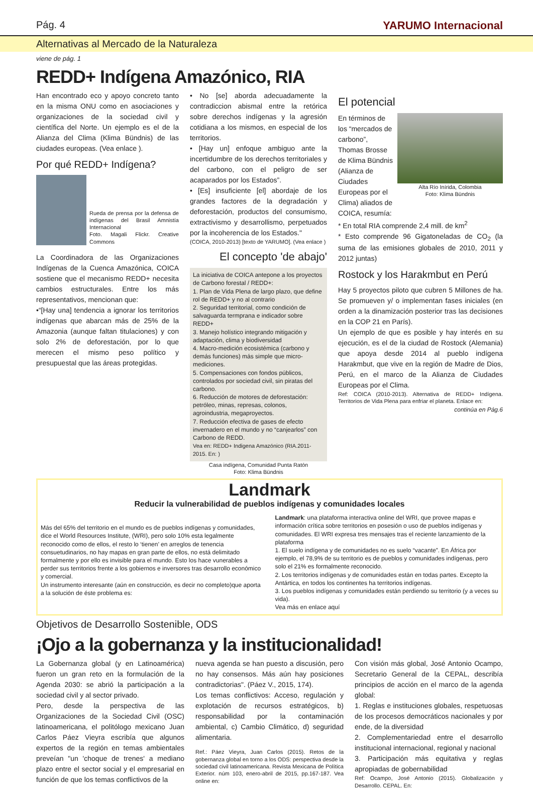Pág. 4 YARUMO Internacional
Alternativas al Mercado de la Naturaleza
viene de pág. 1
REDD+ Indígena Amazónico, RIA
Han encontrado eco y apoyo concreto tanto en la misma ONU como en asociaciones y organizaciones de la sociedad civil y científica del Norte. Un ejemplo es el de la Alianza del Clima (Klima Bündnis) de las ciudades europeas. (Vea enlace ).
Por qué REDD+ Indígena?
Rueda de prensa por la defensa de indígenas del Brasil Amnistía Internacional
Foto. Magali Flickr. Creative Commons
La Coordinadora de las Organizaciones Indígenas de la Cuenca Amazónica, COICA sostiene que el mecanismo REDD+ necesita cambios estructurales. Entre los más representativos, mencionan que:
•“[Hay una] tendencia a ignorar los territorios indígenas que abarcan más de 25% de la Amazonia (aunque faltan titulaciones) y con solo 2% de deforestación, por lo que merecen el mismo peso político y presupuestal que las áreas protegidas.
• No [se] aborda adecuadamente la contradiccion abismal entre la retórica sobre derechos indígenas y la agresión cotidiana a los mismos, en especial de los territorios.
• [Hay un] enfoque ambiguo ante la incertidumbre de los derechos territoriales y del carbono, con el peligro de ser acaparados por los Estados”.
• [Es] insuficiente [el] abordaje de los grandes factores de la degradación y deforestación, productos del consumismo, extractivismo y desarrollismo, perpetuados por la incoherencia de los Estados."
(COICA, 2010-2013) [texto de YARUMO]. (Vea enlace )
El concepto 'de abajo'
La iniciativa de COICA antepone a los proyectos de Carbono forestal / REDD+:
1. Plan de Vida Plena de largo plazo, que define rol de REDD+ y no al contrario
2. Seguridad territorial, como condición de salvaguarda termprana e indicador sobre REDD+
3. Manejo holístico integrando mitigación y adaptación, clima y biodiversidad
4. Macro-medición ecosistémica (carbono y demás funciones) más simple que micro-mediciones.
5. Compensaciones con fondos públicos, controlados por sociedad civil, sin piratas del carbono.
6. Reducción de motores de deforestación: petróleo, minas, represas, colonos, agroindustria, megaproyectos.
7. Reducción efectiva de gases de efecto invernadero en el mundo y no “canjearlos” con Carbono de REDD.
Vea en: REDD+ Indigena Amazónico (RIA.2011-2015. En: )
Casa indígena, Comunidad Punta Ratón
Foto: Klima Bündnis
El potencial
En términos de los “mercados de carbono”, Thomas Brosse de Klima Bündnis (Alianza de Ciudades Europeas por el Clima) aliados de COICA, resumía:
Alta Río Inírida, Colombia
Foto: Klima Bündnis
* En total RIA comprende 2,4 mill. de km<sup>2</sup>
* Esto comprende 96 Gigatoneladas de CO<sub>2</sub> (la suma de las emisiones globales de 2010, 2011 y 2012 juntas)
Rostock y los Harakmbut en Perú
Hay 5 proyectos piloto que cubren 5 Millones de ha. Se promueven y/ o implementan fases iniciales (en orden a la dinamización posterior tras las decisiones en la COP 21 en París).
Un ejemplo de que es posible y hay interés en su ejecución, es el de la ciudad de Rostock (Alemania) que apoya desde 2014 al pueblo indígena Harakmbut, que vive en la región de Madre de Dios, Perú, en el marco de la Alianza de Ciudades Europeas por el Clima.
Ref: COICA (2010-2013). Alternativa de REDD+ Indígena. Territorios de Vida Plena para enfriar el planeta. Enlace en:
continúa en Pág.6
Landmark
Reducir la vulnerabilidad de pueblos indígenas y comunidades locales
Más del 65% del territorio en el mundo es de pueblos indígenas y comunidades, dice el World Resources Institute, (WRI), pero solo 10% esta legalmente reconocido como de ellos, el resto lo ‘tienen’ en arreglos de tenencia consuetudinarios, no hay mapas en gran parte de ellos, no está delimitado formalmente y por ello es invisible para el mundo. Esto los hace vunerables a perder sus territorios frente a los gobiernos e inversores tras desarrollo económico y comercial.
Un instrumento interesante (aún en construcción, es decir no completo)que aporta a la solución de éste problema es:
Landmark: una plataforma interactiva online del WRI, que provee mapas e información crítica sobre territorios en posesión o uso de pueblos indígenas y comunidades. El WRI expresa tres mensajes tras el reciente lanzamiento de la plataforma
1. El suelo indígena y de comunidades no es suelo “vacante”. En África por ejemplo, el 78,9% de su territorio es de pueblos y comunidades indígenas, pero solo el 21% es formalmente reconocido.
2. Los territorios indígenas y de comunidades están en todas partes. Excepto la Antártica, en todos los continentes ha territorios indígenas.
3. Los pueblos indígenas y comunidades están perdiendo su territorio (y a veces su vida).
Vea más en enlace aquí
Objetivos de Desarrollo Sostenible, ODS
¡Ojo a la gobernanza y la institucionalidad!
La Gobernanza global (y en Latinoamérica) fueron un gran reto en la formulación de la Agenda 2030: se abrió la participación a la sociedad civil y al sector privado.
Pero, desde la perspectiva de las Organizaciones de la Sociedad Civil (OSC) latinoamericana, el politólogo mexicano Juan Carlos Páez Vieyra escribía que algunos expertos de la región en temas ambientales preveían "un 'choque de trenes' a mediano plazo entre el sector social y el empresarial en función de que los temas conflictivos de la
nueva agenda se han puesto a discusión, pero no hay consensos. Más aún hay posiciones contradictorias". (Páez V., 2015, 174).
Los temas conflictivos: Acceso, regulación y explotación de recursos estratégicos, b) responsabilidad por la contaminación ambiental, c) Cambio Climático, d) seguridad alimentaria.
Ref.: Páez Vieyra, Juan Carlos (2015). Retos de la gobernanza global en torno a los ODS: perspectiva desde la sociedad civil latinoamericana. Revista Mexicana de Política Exterior. núm 103, enero-abril de 2015, pp.167-187. Vea online en:
Con visión más global, José Antonio Ocampo, Secretario General de la CEPAL, describía principios de acción en el marco de la agenda global:
1. Reglas e instituciones globales, respetuosas de los procesos democráticos nacionales y por ende, de la diversidad
2. Complementariedad entre el desarrollo institucional internacional, regional y nacional
3. Participación más equitativa y reglas apropiadas de gobernabilidad
Ref: Ocampo, José Antonio (2015). Globalización y Desarrollo. CEPAL. En: